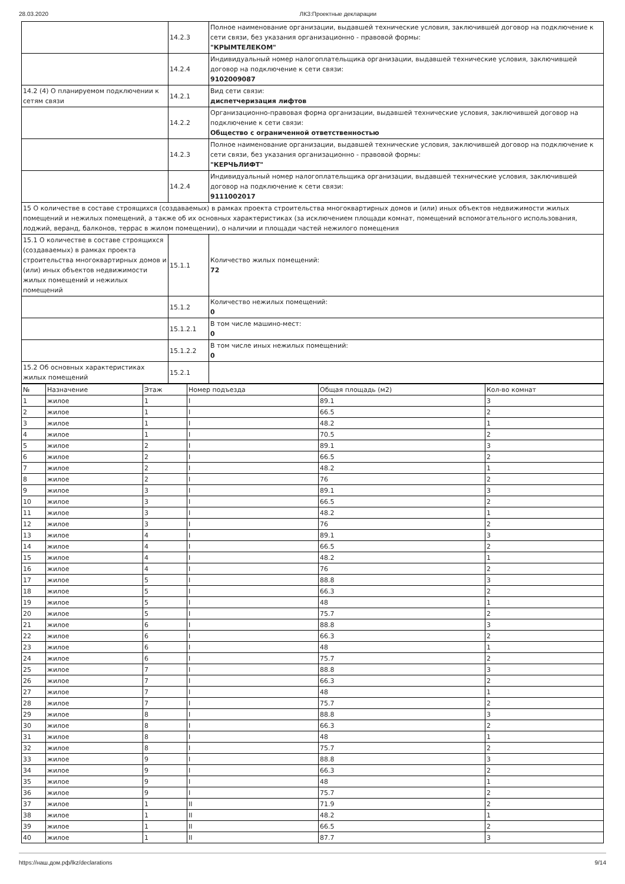28.03.2020 ЛКЗ:Проектные декларации
| | 14.2.3 | Полное наименование организации, выдавшей технические условия, заключившей договор на подключение к сети связи, без указания организационно - правовой формы: "КРЫМТЕЛЕКОМ" |
| | 14.2.4 | Индивидуальный номер налогоплательщика организации, выдавшей технические условия, заключившей договор на подключение к сети связи: 9102009087 |
| 14.2 (4) О планируемом подключении к сетям связи | 14.2.1 | Вид сети связи: диспетчеризация лифтов |
| | 14.2.2 | Организационно-правовая форма организации, выдавшей технические условия, заключившей договор на подключение к сети связи: Общество с ограниченной ответственностью |
| | 14.2.3 | Полное наименование организации, выдавшей технические условия, заключившей договор на подключение к сети связи, без указания организационно - правовой формы: "КЕРЧЬЛИФТ" |
| | 14.2.4 | Индивидуальный номер налогоплательщика организации, выдавшей технические условия, заключившей договор на подключение к сети связи: 9111002017 |
| 15 О количестве в составе строящихся (создаваемых) в рамках проекта строительства многоквартирных домов и (или) иных объектов недвижимости жилых помещений и нежилых помещений, а также об их основных характеристиках (за исключением площади комнат, помещений вспомогательного использования, лоджий, веранд, балконов, террас в жилом помещении), о наличии и площади частей нежилого помещения | | |
| 15.1 О количестве в составе строящихся (создаваемых) в рамках проекта строительства многоквартирных домов и (или) иных объектов недвижимости жилых помещений и нежилых помещений | 15.1.1 | Количество жилых помещений: 72 |
| | 15.1.2 | Количество нежилых помещений: 0 |
| | 15.1.2.1 | В том числе машино-мест: 0 |
| | 15.1.2.2 | В том числе иных нежилых помещений: 0 |
| 15.2 Об основных характеристиках жилых помещений | 15.2.1 | |
| № | Назначение | Этаж | Номер подъезда | Общая площадь (м2) | Кол-во комнат |
| --- | --- | --- | --- | --- | --- |
| 1 | жилое | 1 | I | 89.1 | 3 |
| 2 | жилое | 1 | I | 66.5 | 2 |
| 3 | жилое | 1 | I | 48.2 | 1 |
| 4 | жилое | 1 | I | 70.5 | 2 |
| 5 | жилое | 2 | I | 89.1 | 3 |
| 6 | жилое | 2 | I | 66.5 | 2 |
| 7 | жилое | 2 | I | 48.2 | 1 |
| 8 | жилое | 2 | I | 76 | 2 |
| 9 | жилое | 3 | I | 89.1 | 3 |
| 10 | жилое | 3 | I | 66.5 | 2 |
| 11 | жилое | 3 | I | 48.2 | 1 |
| 12 | жилое | 3 | I | 76 | 2 |
| 13 | жилое | 4 | I | 89.1 | 3 |
| 14 | жилое | 4 | I | 66.5 | 2 |
| 15 | жилое | 4 | I | 48.2 | 1 |
| 16 | жилое | 4 | I | 76 | 2 |
| 17 | жилое | 5 | I | 88.8 | 3 |
| 18 | жилое | 5 | I | 66.3 | 2 |
| 19 | жилое | 5 | I | 48 | 1 |
| 20 | жилое | 5 | I | 75.7 | 2 |
| 21 | жилое | 6 | I | 88.8 | 3 |
| 22 | жилое | 6 | I | 66.3 | 2 |
| 23 | жилое | 6 | I | 48 | 1 |
| 24 | жилое | 6 | I | 75.7 | 2 |
| 25 | жилое | 7 | I | 88.8 | 3 |
| 26 | жилое | 7 | I | 66.3 | 2 |
| 27 | жилое | 7 | I | 48 | 1 |
| 28 | жилое | 7 | I | 75.7 | 2 |
| 29 | жилое | 8 | I | 88.8 | 3 |
| 30 | жилое | 8 | I | 66.3 | 2 |
| 31 | жилое | 8 | I | 48 | 1 |
| 32 | жилое | 8 | I | 75.7 | 2 |
| 33 | жилое | 9 | I | 88.8 | 3 |
| 34 | жилое | 9 | I | 66.3 | 2 |
| 35 | жилое | 9 | I | 48 | 1 |
| 36 | жилое | 9 | I | 75.7 | 2 |
| 37 | жилое | 1 | II | 71.9 | 2 |
| 38 | жилое | 1 | II | 48.2 | 1 |
| 39 | жилое | 1 | II | 66.5 | 2 |
| 40 | жилое | 1 | II | 87.7 | 3 |
https://наш.дом.рф/lkz/declarations 9/14